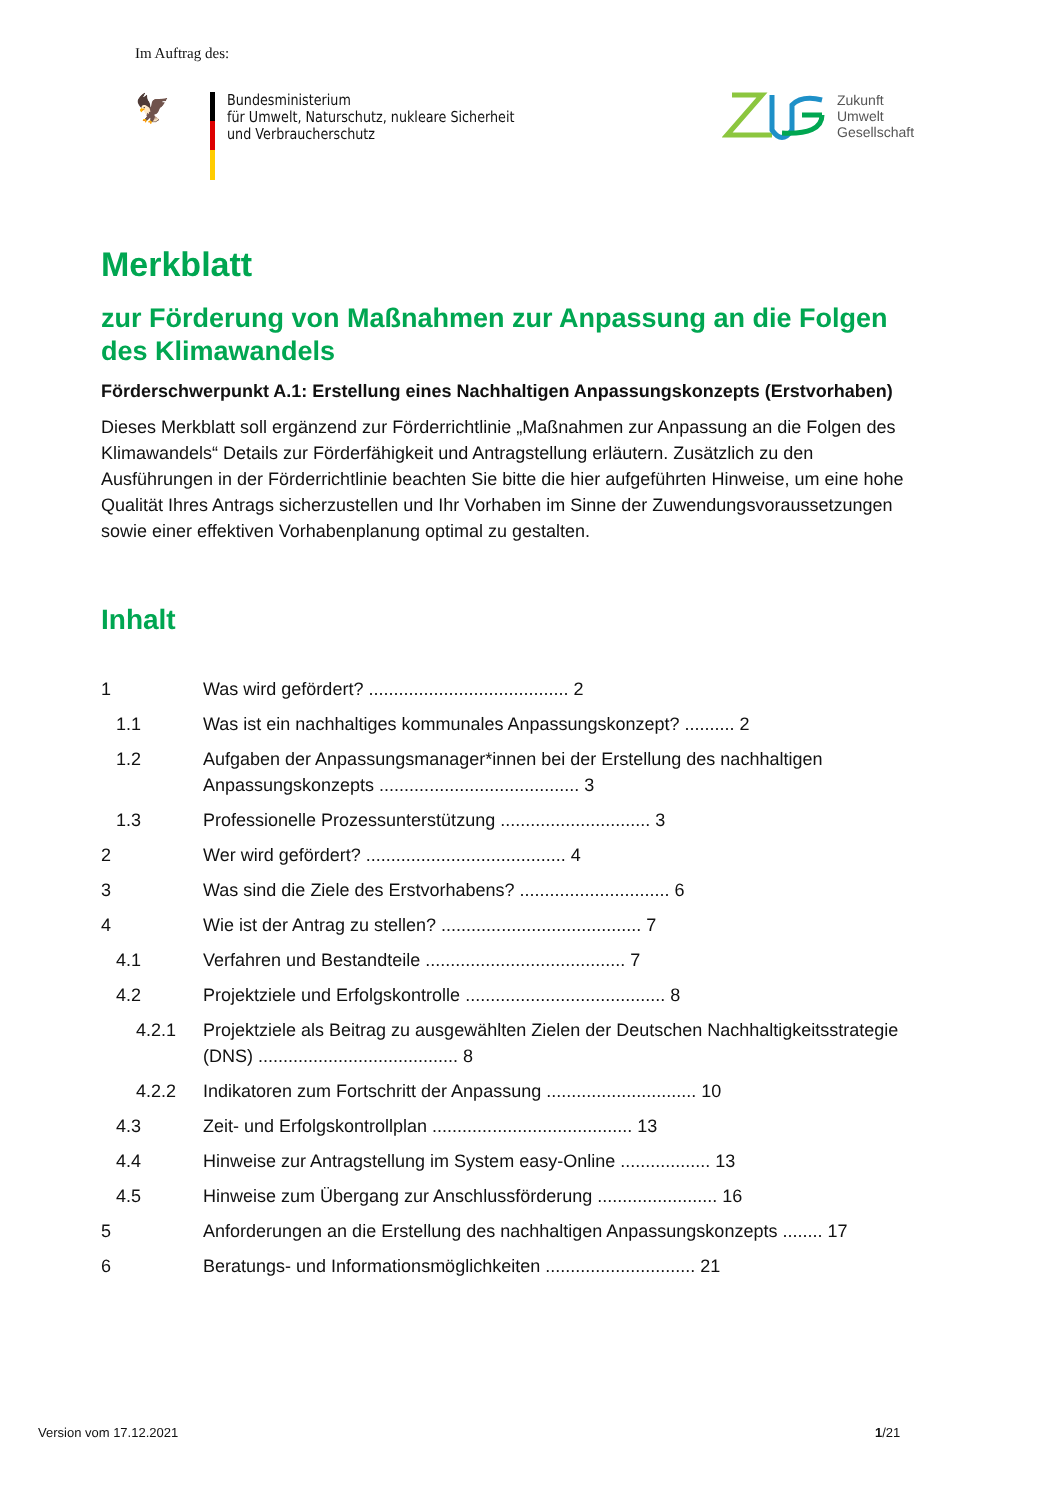Im Auftrag des:
🦅
Bundesministerium
für Umwelt, Naturschutz, nukleare Sicherheit
und Verbraucherschutz
Zukunft
Umwelt
Gesellschaft
Merkblatt
zur Förderung von Maßnahmen zur Anpassung an die Folgen des Klimawandels
Förderschwerpunkt A.1: Erstellung eines Nachhaltigen Anpassungskonzepts (Erstvorhaben)
Dieses Merkblatt soll ergänzend zur Förderrichtlinie „Maßnahmen zur Anpassung an die Folgen des Klimawandels“ Details zur Förderfähigkeit und Antragstellung erläutern. Zusätzlich zu den Ausführungen in der Förderrichtlinie beachten Sie bitte die hier aufgeführten Hinweise, um eine hohe Qualität Ihres Antrags sicherzustellen und Ihr Vorhaben im Sinne der Zuwendungsvoraussetzungen sowie einer effektiven Vorhabenplanung optimal zu gestalten.
Inhalt
1 Was wird gefördert? ........................................ 2
1.1 Was ist ein nachhaltiges kommunales Anpassungskonzept? .......... 2
1.2 Aufgaben der Anpassungsmanager*innen bei der Erstellung des nachhaltigen Anpassungskonzepts ........................................ 3
1.3 Professionelle Prozessunterstützung .............................. 3
2 Wer wird gefördert? ........................................ 4
3 Was sind die Ziele des Erstvorhabens? .............................. 6
4 Wie ist der Antrag zu stellen? ........................................ 7
4.1 Verfahren und Bestandteile ........................................ 7
4.2 Projektziele und Erfolgskontrolle ........................................ 8
4.2.1 Projektziele als Beitrag zu ausgewählten Zielen der Deutschen Nachhaltigkeitsstrategie (DNS) ........................................ 8
4.2.2 Indikatoren zum Fortschritt der Anpassung .............................. 10
4.3 Zeit- und Erfolgskontrollplan ........................................ 13
4.4 Hinweise zur Antragstellung im System easy-Online .................. 13
4.5 Hinweise zum Übergang zur Anschlussförderung ........................ 16
5 Anforderungen an die Erstellung des nachhaltigen Anpassungskonzepts ........ 17
6 Beratungs- und Informationsmöglichkeiten .............................. 21
Version vom 17.12.2021 1/21